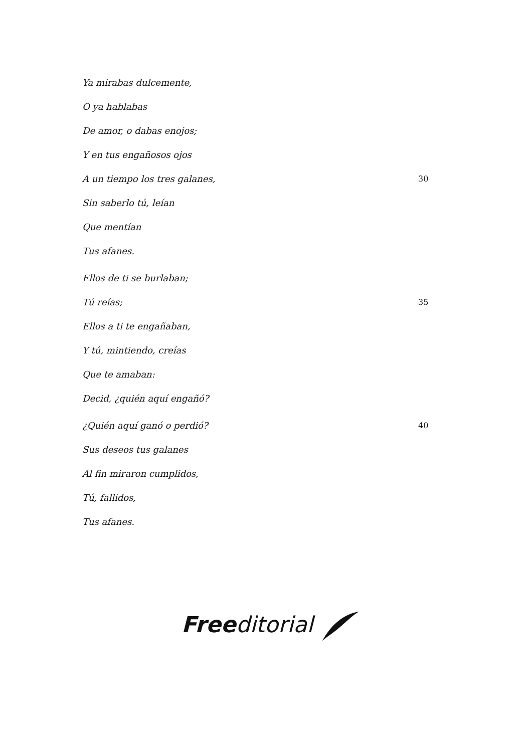Ya mirabas dulcemente,
O ya hablabas
De amor, o dabas enojos;
Y en tus engañosos ojos
A un tiempo los tres galanes, 30
Sin saberlo tú, leían
Que mentían
Tus afanes.
Ellos de ti se burlaban;
Tú reías; 35
Ellos a ti te engañaban,
Y tú, mintiendo, creías
Que te amaban:
Decid, ¿quién aquí engañó?
¿Quién aquí ganó o perdió? 40
Sus deseos tus galanes
Al fin miraron cumplidos,
Tú, fallidos,
Tus afanes.
Free ditorial